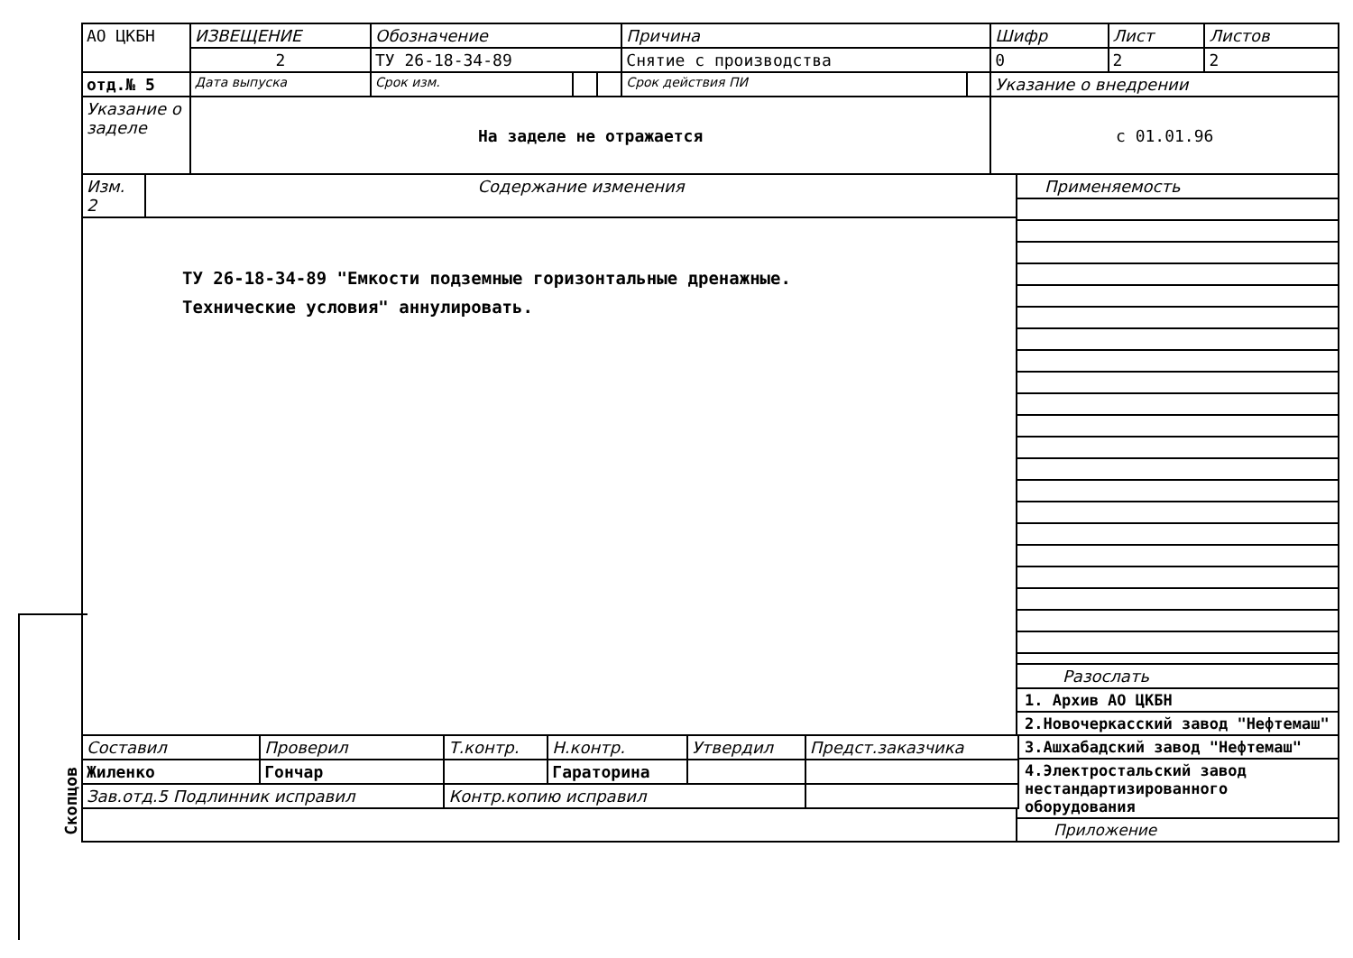Скопцов
| АО ЦКБН | ИЗВЕЩЕНИЕ | Обозначение | | | Причина | | | Шифр | Лист | Листов |
| | 2 | ТУ 26-18-34-89 | | | Снятие с производства | | | 0 | 2 | 2 |
| отд.№ 5 | Дата выпуска | Срок изм. | | | Срок действия ПИ | | Указание о внедрении | | | |
| Указание о заделе | На заделе не отражается | | | | | | с 01.01.96 | | | |
| Изм. 2 | Содержание изменения |
ТУ 26-18-34-89 "Емкости подземные горизонтальные дренажные.
Технические условия" аннулировать.
Применяемость
Разослать
1. Архив АО ЦКБН
2.Новочеркасский завод "Нефтемаш"
3.Ашхабадский завод "Нефтемаш"
4.Электростальский завод нестандартизированного оборудования
Приложение
| Составил | Проверил | Т.контр. | Н.контр. | Утвердил | Предст.заказчика |
| Жиленко | Гончар | | Гараторина | | |
| Зав.отд.5 Подлинник исправил | | Контр.копию исправил | | | |